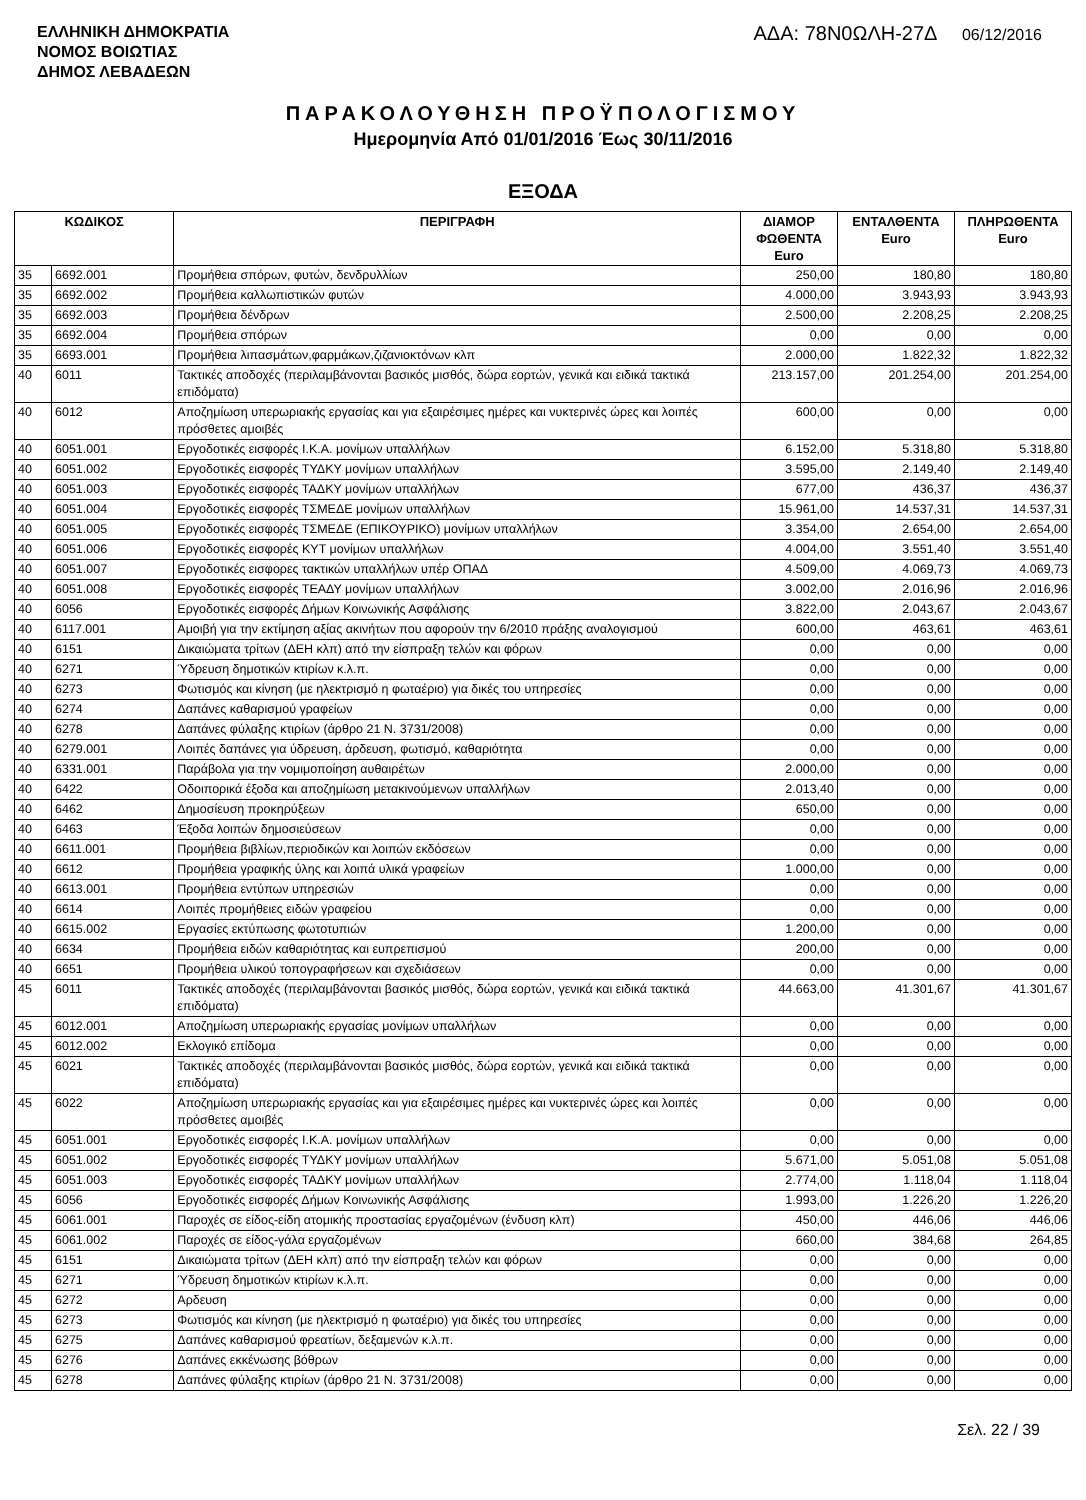ΕΛΛΗΝΙΚΗ ΔΗΜΟΚΡΑΤΙΑ
ΝΟΜΟΣ ΒΟΙΩΤΙΑΣ
ΔΗΜΟΣ ΛΕΒΑΔΕΩΝ
ΑΔΑ: 78Ν0ΩΛΗ-27Δ 06/12/2016
ΠΑΡΑΚΟΛΟΥΘΗΣΗ ΠΡΟΫΠΟΛΟΓΙΣΜΟΥ
Ημερομηνία Από 01/01/2016 Έως 30/11/2016
ΕΞΟΔΑ
| ΚΩΔΙΚΟΣ | | ΠΕΡΙΓΡΑΦΗ | ΔΙΑΜΟΡ ΦΩΘΕΝΤΑ Euro | ΕΝΤΑΛΘΕΝΤΑ Euro | ΠΛΗΡΩΘΕΝΤΑ Euro |
| --- | --- | --- | --- | --- | --- |
| 35 | 6692.001 | Προμήθεια σπόρων, φυτών, δενδρυλλίων | 250,00 | 180,80 | 180,80 |
| 35 | 6692.002 | Προμήθεια καλλωπιστικών φυτών | 4.000,00 | 3.943,93 | 3.943,93 |
| 35 | 6692.003 | Προμήθεια δένδρων | 2.500,00 | 2.208,25 | 2.208,25 |
| 35 | 6692.004 | Προμήθεια σπόρων | 0,00 | 0,00 | 0,00 |
| 35 | 6693.001 | Προμήθεια λιπασμάτων,φαρμάκων,ζιζανιοκτόνων κλπ | 2.000,00 | 1.822,32 | 1.822,32 |
| 40 | 6011 | Τακτικές αποδοχές (περιλαμβάνονται βασικός μισθός, δώρα εορτών, γενικά και ειδικά τακτικά επιδόματα) | 213.157,00 | 201.254,00 | 201.254,00 |
| 40 | 6012 | Αποζημίωση υπερωριακής εργασίας και για εξαιρέσιμες ημέρες και νυκτερινές ώρες και λοιπές πρόσθετες αμοιβές | 600,00 | 0,00 | 0,00 |
| 40 | 6051.001 | Εργοδοτικές εισφορές Ι.Κ.Α. μονίμων υπαλλήλων | 6.152,00 | 5.318,80 | 5.318,80 |
| 40 | 6051.002 | Εργοδοτικές εισφορές ΤΥΔΚΥ μονίμων υπαλλήλων | 3.595,00 | 2.149,40 | 2.149,40 |
| 40 | 6051.003 | Εργοδοτικές εισφορές ΤΑΔΚΥ μονίμων υπαλλήλων | 677,00 | 436,37 | 436,37 |
| 40 | 6051.004 | Εργοδοτικές εισφορές ΤΣΜΕΔΕ μονίμων υπαλλήλων | 15.961,00 | 14.537,31 | 14.537,31 |
| 40 | 6051.005 | Εργοδοτικές εισφορές ΤΣΜΕΔΕ (ΕΠΙΚΟΥΡΙΚΟ) μονίμων υπαλλήλων | 3.354,00 | 2.654,00 | 2.654,00 |
| 40 | 6051.006 | Εργοδοτικές εισφορές ΚΥΤ μονίμων υπαλλήλων | 4.004,00 | 3.551,40 | 3.551,40 |
| 40 | 6051.007 | Εργοδοτικές εισφορες τακτικών υπαλλήλων υπέρ ΟΠΑΔ | 4.509,00 | 4.069,73 | 4.069,73 |
| 40 | 6051.008 | Εργοδοτικές εισφορές ΤΕΑΔΥ μονίμων υπαλλήλων | 3.002,00 | 2.016,96 | 2.016,96 |
| 40 | 6056 | Εργοδοτικές εισφορές Δήμων Κοινωνικής Ασφάλισης | 3.822,00 | 2.043,67 | 2.043,67 |
| 40 | 6117.001 | Αμοιβή για την εκτίμηση αξίας ακινήτων που αφορούν την 6/2010 πράξης αναλογισμού | 600,00 | 463,61 | 463,61 |
| 40 | 6151 | Δικαιώματα τρίτων (ΔΕΗ κλπ) από την είσπραξη τελών και φόρων | 0,00 | 0,00 | 0,00 |
| 40 | 6271 | Ύδρευση δημοτικών κτιρίων κ.λ.π. | 0,00 | 0,00 | 0,00 |
| 40 | 6273 | Φωτισμός και κίνηση (με ηλεκτρισμό η φωταέριο) για δικές του υπηρεσίες | 0,00 | 0,00 | 0,00 |
| 40 | 6274 | Δαπάνες καθαρισμού γραφείων | 0,00 | 0,00 | 0,00 |
| 40 | 6278 | Δαπάνες φύλαξης κτιρίων (άρθρο 21 Ν. 3731/2008) | 0,00 | 0,00 | 0,00 |
| 40 | 6279.001 | Λοιπές δαπάνες για ύδρευση, άρδευση, φωτισμό, καθαριότητα | 0,00 | 0,00 | 0,00 |
| 40 | 6331.001 | Παράβολα για την νομιμοποίηση αυθαιρέτων | 2.000,00 | 0,00 | 0,00 |
| 40 | 6422 | Οδοιπορικά έξοδα και αποζημίωση μετακινούμενων υπαλλήλων | 2.013,40 | 0,00 | 0,00 |
| 40 | 6462 | Δημοσίευση προκηρύξεων | 650,00 | 0,00 | 0,00 |
| 40 | 6463 | Έξοδα λοιπών δημοσιεύσεων | 0,00 | 0,00 | 0,00 |
| 40 | 6611.001 | Προμήθεια βιβλίων,περιοδικών και λοιπών εκδόσεων | 0,00 | 0,00 | 0,00 |
| 40 | 6612 | Προμήθεια γραφικής ύλης και λοιπά υλικά γραφείων | 1.000,00 | 0,00 | 0,00 |
| 40 | 6613.001 | Προμήθεια εντύπων υπηρεσιών | 0,00 | 0,00 | 0,00 |
| 40 | 6614 | Λοιπές προμήθειες ειδών γραφείου | 0,00 | 0,00 | 0,00 |
| 40 | 6615.002 | Εργασίες εκτύπωσης φωτοτυπιών | 1.200,00 | 0,00 | 0,00 |
| 40 | 6634 | Προμήθεια ειδών καθαριότητας και ευπρεπισμού | 200,00 | 0,00 | 0,00 |
| 40 | 6651 | Προμήθεια υλικού τοπογραφήσεων και σχεδιάσεων | 0,00 | 0,00 | 0,00 |
| 45 | 6011 | Τακτικές αποδοχές (περιλαμβάνονται βασικός μισθός, δώρα εορτών, γενικά και ειδικά τακτικά επιδόματα) | 44.663,00 | 41.301,67 | 41.301,67 |
| 45 | 6012.001 | Αποζημίωση υπερωριακής εργασίας μονίμων υπαλλήλων | 0,00 | 0,00 | 0,00 |
| 45 | 6012.002 | Εκλογικό επίδομα | 0,00 | 0,00 | 0,00 |
| 45 | 6021 | Τακτικές αποδοχές (περιλαμβάνονται βασικός μισθός, δώρα εορτών, γενικά και ειδικά τακτικά επιδόματα) | 0,00 | 0,00 | 0,00 |
| 45 | 6022 | Αποζημίωση υπερωριακής εργασίας και για εξαιρέσιμες ημέρες και νυκτερινές ώρες και λοιπές πρόσθετες αμοιβές | 0,00 | 0,00 | 0,00 |
| 45 | 6051.001 | Εργοδοτικές εισφορές Ι.Κ.Α. μονίμων υπαλλήλων | 0,00 | 0,00 | 0,00 |
| 45 | 6051.002 | Εργοδοτικές εισφορές ΤΥΔΚΥ μονίμων υπαλλήλων | 5.671,00 | 5.051,08 | 5.051,08 |
| 45 | 6051.003 | Εργοδοτικές εισφορές ΤΑΔΚΥ μονίμων υπαλλήλων | 2.774,00 | 1.118,04 | 1.118,04 |
| 45 | 6056 | Εργοδοτικές εισφορές Δήμων Κοινωνικής Ασφάλισης | 1.993,00 | 1.226,20 | 1.226,20 |
| 45 | 6061.001 | Παροχές σε είδος-είδη ατομικής προστασίας εργαζομένων (ένδυση κλπ) | 450,00 | 446,06 | 446,06 |
| 45 | 6061.002 | Παροχές σε είδος-γάλα εργαζομένων | 660,00 | 384,68 | 264,85 |
| 45 | 6151 | Δικαιώματα τρίτων (ΔΕΗ κλπ) από την είσπραξη τελών και φόρων | 0,00 | 0,00 | 0,00 |
| 45 | 6271 | Ύδρευση δημοτικών κτιρίων κ.λ.π. | 0,00 | 0,00 | 0,00 |
| 45 | 6272 | Αρδευση | 0,00 | 0,00 | 0,00 |
| 45 | 6273 | Φωτισμός και κίνηση (με ηλεκτρισμό η φωταέριο) για δικές του υπηρεσίες | 0,00 | 0,00 | 0,00 |
| 45 | 6275 | Δαπάνες καθαρισμού φρεατίων, δεξαμενών κ.λ.π. | 0,00 | 0,00 | 0,00 |
| 45 | 6276 | Δαπάνες εκκένωσης βόθρων | 0,00 | 0,00 | 0,00 |
| 45 | 6278 | Δαπάνες φύλαξης κτιρίων (άρθρο 21 Ν. 3731/2008) | 0,00 | 0,00 | 0,00 |
Σελ. 22 / 39